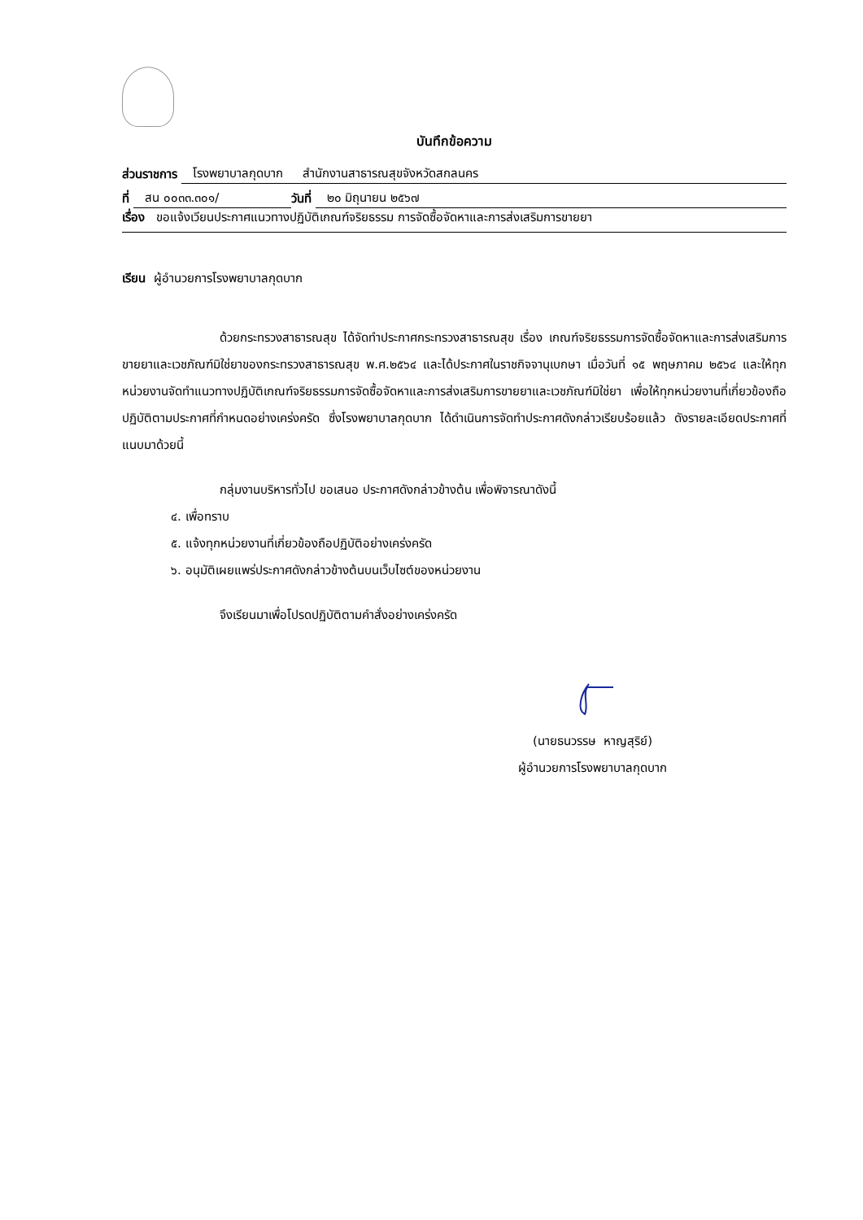บันทึกข้อความ
ส่วนราชการ โรงพยาบาลกุดบาก สำนักงานสาธารณสุขจังหวัดสกลนคร
ที่ สน ๐๐๓๓.๓๐๑/ วันที่ ๒๐ มิถุนายน ๒๕๖๗
เรื่อง ขอแจ้งเวียนประกาศแนวทางปฏิบัติเกณฑ์จริยธรรม การจัดซื้อจัดหาและการส่งเสริมการขายยา
เรียน ผู้อำนวยการโรงพยาบาลกุดบาก
ด้วยกระทรวงสาธารณสุข ได้จัดทำประกาศกระทรวงสาธารณสุข เรื่อง เกณฑ์จริยธรรมการจัดซื้อจัดหาและการส่งเสริมการขายยาและเวชภัณฑ์มิใช่ยาของกระทรวงสาธารณสุข พ.ศ.๒๕๖๔ และได้ประกาศในราชกิจจานุเบกษา เมื่อวันที่ ๑๕ พฤษภาคม ๒๕๖๔ และให้ทุกหน่วยงานจัดทำแนวทางปฏิบัติเกณฑ์จริยธรรมการจัดซื้อจัดหาและการส่งเสริมการขายยาและเวชภัณฑ์มิใช่ยา เพื่อให้ทุกหน่วยงานที่เกี่ยวข้องถือปฏิบัติตามประกาศที่กำหนดอย่างเคร่งครัด ซึ่งโรงพยาบาลกุดบาก ได้ดำเนินการจัดทำประกาศดังกล่าวเรียบร้อยแล้ว ดังรายละเอียดประกาศที่แนบมาด้วยนี้
กลุ่มงานบริหารทั่วไป ขอเสนอ ประกาศดังกล่าวข้างต้น เพื่อพิจารณาดังนี้
๔. เพื่อทราบ
๕. แจ้งทุกหน่วยงานที่เกี่ยวข้องถือปฏิบัติอย่างเคร่งครัด
๖. อนุมัติเผยแพร่ประกาศดังกล่าวข้างต้นบนเว็บไซต์ของหน่วยงาน
จึงเรียนมาเพื่อโปรดปฏิบัติตามคำสั่งอย่างเคร่งครัด
(นายธนวรรษ หาญสุริย์)
ผู้อำนวยการโรงพยาบาลกุดบาก